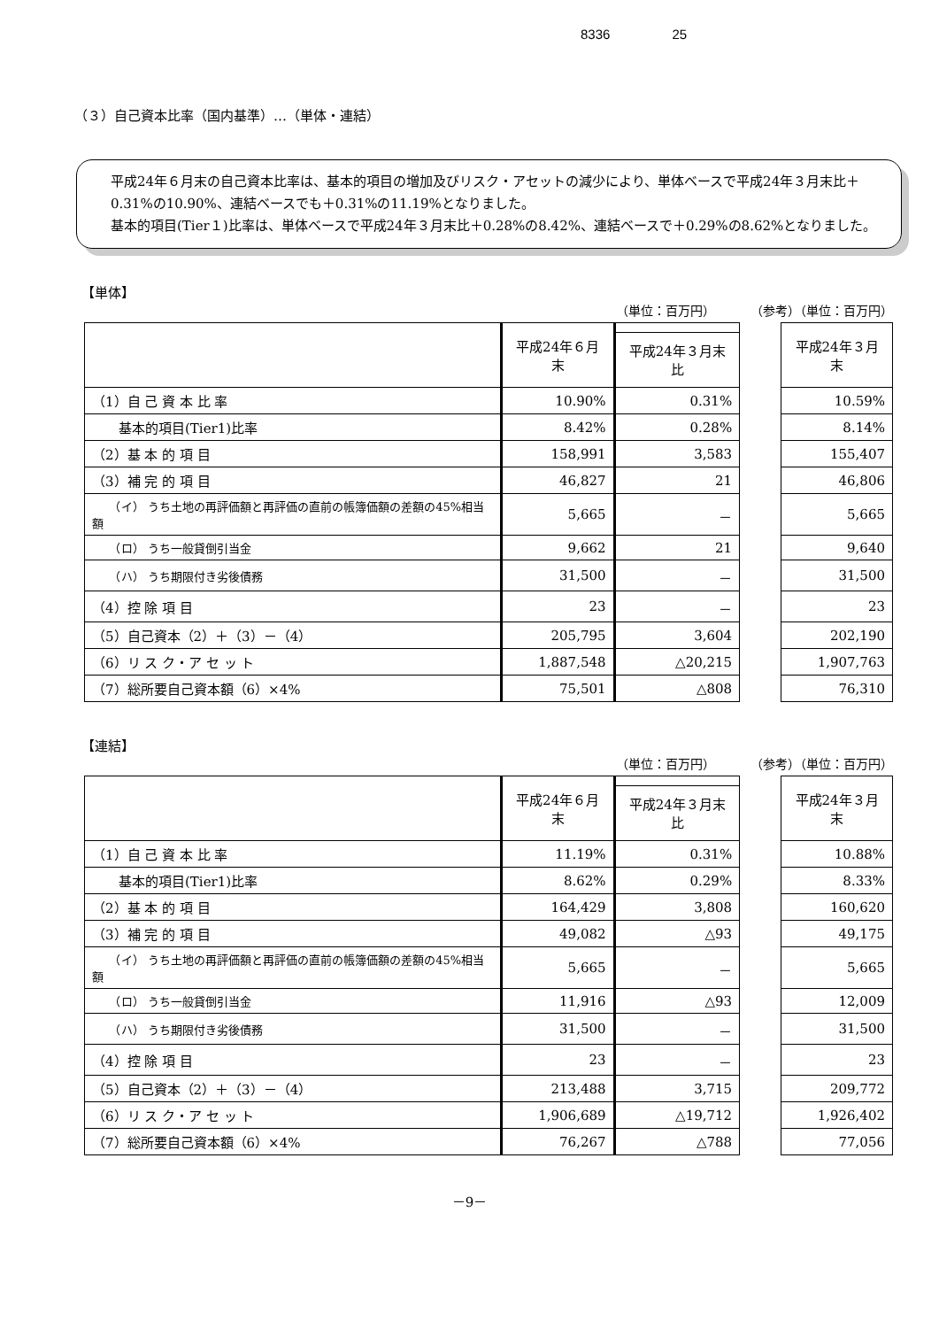8336 25
（３）自己資本比率（国内基準）…（単体・連結）
平成24年６月末の自己資本比率は、基本的項目の増加及びリスク・アセットの減少により、単体ベースで平成24年３月末比＋0.31%の10.90%、連結ベースでも＋0.31%の11.19%となりました。
基本的項目(Tier１)比率は、単体ベースで平成24年３月末比＋0.28%の8.42%、連結ベースで＋0.29%の8.62%となりました。
【単体】
（単位：百万円） （参考）（単位：百万円）
| | 平成24年６月末 | | | 平成24年３月末 |
| | | 平成24年３月末比 | | |
| （1）自 己 資 本 比 率 | 10.90% | 0.31% | | 10.59% |
| 基本的項目(Tier1)比率 | 8.42% | 0.28% | | 8.14% |
| （2）基 本 的 項 目 | 158,991 | 3,583 | | 155,407 |
| （3）補 完 的 項 目 | 46,827 | 21 | | 46,806 |
| （イ） うち土地の再評価額と再評価の直前の帳簿価額の差額の45%相当額 | 5,665 | － | | 5,665 |
| （ロ） うち一般貸倒引当金 | 9,662 | 21 | | 9,640 |
| （ハ） うち期限付き劣後債務 | 31,500 | － | | 31,500 |
| （4）控 除 項 目 | 23 | － | | 23 |
| （5）自己資本（2）＋（3）－（4） | 205,795 | 3,604 | | 202,190 |
| （6）リ ス ク・ア セ ッ ト | 1,887,548 | △20,215 | | 1,907,763 |
| （7）総所要自己資本額（6）×4% | 75,501 | △808 | | 76,310 |
【連結】
（単位：百万円） （参考）（単位：百万円）
| | 平成24年６月末 | | | 平成24年３月末 |
| | | 平成24年３月末比 | | |
| （1）自 己 資 本 比 率 | 11.19% | 0.31% | | 10.88% |
| 基本的項目(Tier1)比率 | 8.62% | 0.29% | | 8.33% |
| （2）基 本 的 項 目 | 164,429 | 3,808 | | 160,620 |
| （3）補 完 的 項 目 | 49,082 | △93 | | 49,175 |
| （イ） うち土地の再評価額と再評価の直前の帳簿価額の差額の45%相当額 | 5,665 | － | | 5,665 |
| （ロ） うち一般貸倒引当金 | 11,916 | △93 | | 12,009 |
| （ハ） うち期限付き劣後債務 | 31,500 | － | | 31,500 |
| （4）控 除 項 目 | 23 | － | | 23 |
| （5）自己資本（2）＋（3）－（4） | 213,488 | 3,715 | | 209,772 |
| （6）リ ス ク・ア セ ッ ト | 1,906,689 | △19,712 | | 1,926,402 |
| （7）総所要自己資本額（6）×4% | 76,267 | △788 | | 77,056 |
－9－